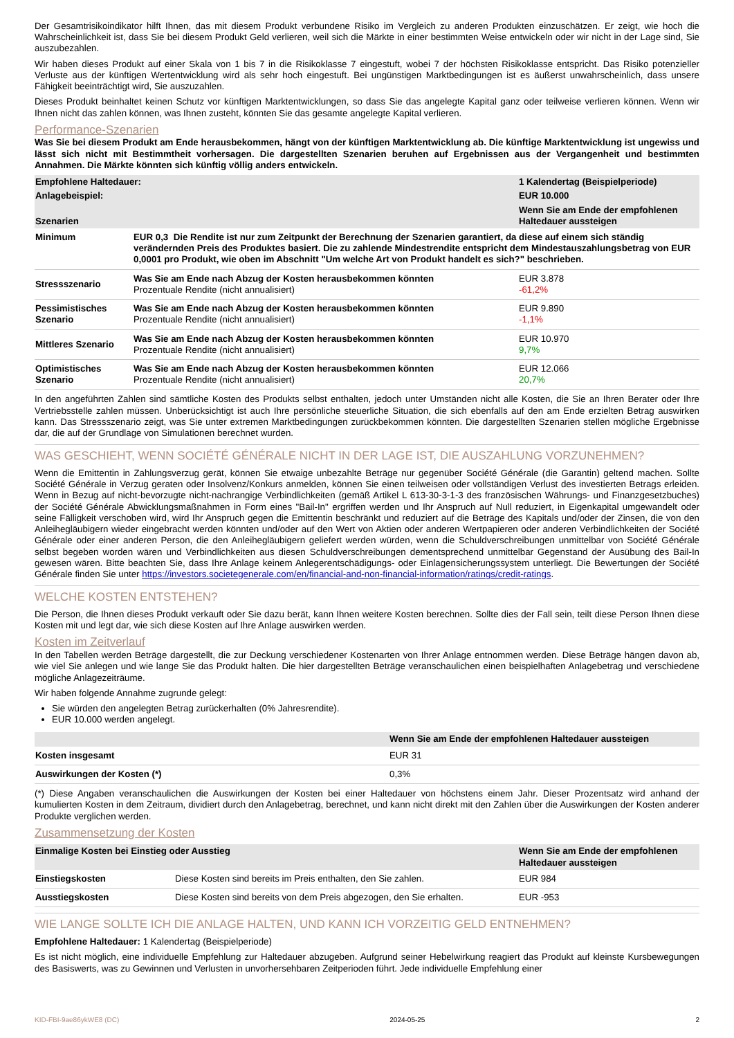Der Gesamtrisikoindikator hilft Ihnen, das mit diesem Produkt verbundene Risiko im Vergleich zu anderen Produkten einzuschätzen. Er zeigt, wie hoch die Wahrscheinlichkeit ist, dass Sie bei diesem Produkt Geld verlieren, weil sich die Märkte in einer bestimmten Weise entwickeln oder wir nicht in der Lage sind, Sie auszubezahlen.
Wir haben dieses Produkt auf einer Skala von 1 bis 7 in die Risikoklasse 7 eingestuft, wobei 7 der höchsten Risikoklasse entspricht. Das Risiko potenzieller Verluste aus der künftigen Wertentwicklung wird als sehr hoch eingestuft. Bei ungünstigen Marktbedingungen ist es äußerst unwahrscheinlich, dass unsere Fähigkeit beeinträchtigt wird, Sie auszuzahlen.
Dieses Produkt beinhaltet keinen Schutz vor künftigen Marktentwicklungen, so dass Sie das angelegte Kapital ganz oder teilweise verlieren können. Wenn wir Ihnen nicht das zahlen können, was Ihnen zusteht, könnten Sie das gesamte angelegte Kapital verlieren.
Performance-Szenarien
Was Sie bei diesem Produkt am Ende herausbekommen, hängt von der künftigen Marktentwicklung ab. Die künftige Marktentwicklung ist ungewiss und lässt sich nicht mit Bestimmtheit vorhersagen. Die dargestellten Szenarien beruhen auf Ergebnissen aus der Vergangenheit und bestimmten Annahmen. Die Märkte könnten sich künftig völlig anders entwickeln.
| Empfohlene Haltedauer: | | 1 Kalendertag (Beispielperiode) |
| Anlagebeispiel: | | EUR 10.000 |
| Szenarien | | Wenn Sie am Ende der empfohlenen Haltedauer aussteigen |
| Minimum | EUR 0,3 Die Rendite ist nur zum Zeitpunkt der Berechnung der Szenarien garantiert, da diese auf einem sich ständig verändernden Preis des Produktes basiert. Die zu zahlende Mindestrendite entspricht dem Mindestauszahlungsbetrag von EUR 0,0001 pro Produkt, wie oben im Abschnitt "Um welche Art von Produkt handelt es sich?" beschrieben. | |
| Stressszenario | Was Sie am Ende nach Abzug der Kosten herausbekommen könnten Prozentuale Rendite (nicht annualisiert) | EUR 3.878 -61,2% |
| Pessimistisches Szenario | Was Sie am Ende nach Abzug der Kosten herausbekommen könnten Prozentuale Rendite (nicht annualisiert) | EUR 9.890 -1,1% |
| Mittleres Szenario | Was Sie am Ende nach Abzug der Kosten herausbekommen könnten Prozentuale Rendite (nicht annualisiert) | EUR 10.970 9,7% |
| Optimistisches Szenario | Was Sie am Ende nach Abzug der Kosten herausbekommen könnten Prozentuale Rendite (nicht annualisiert) | EUR 12.066 20,7% |
In den angeführten Zahlen sind sämtliche Kosten des Produkts selbst enthalten, jedoch unter Umständen nicht alle Kosten, die Sie an Ihren Berater oder Ihre Vertriebsstelle zahlen müssen. Unberücksichtigt ist auch Ihre persönliche steuerliche Situation, die sich ebenfalls auf den am Ende erzielten Betrag auswirken kann. Das Stressszenario zeigt, was Sie unter extremen Marktbedingungen zurückbekommen könnten. Die dargestellten Szenarien stellen mögliche Ergebnisse dar, die auf der Grundlage von Simulationen berechnet wurden.
WAS GESCHIEHT, WENN SOCIÉTÉ GÉNÉRALE NICHT IN DER LAGE IST, DIE AUSZAHLUNG VORZUNEHMEN?
Wenn die Emittentin in Zahlungsverzug gerät, können Sie etwaige unbezahlte Beträge nur gegenüber Société Générale (die Garantin) geltend machen. Sollte Société Générale in Verzug geraten oder Insolvenz/Konkurs anmelden, können Sie einen teilweisen oder vollständigen Verlust des investierten Betrags erleiden. Wenn in Bezug auf nicht-bevorzugte nicht-nachrangige Verbindlichkeiten (gemäß Artikel L 613-30-3-1-3 des französischen Währungs- und Finanzgesetzbuches) der Société Générale Abwicklungsmaßnahmen in Form eines "Bail-In" ergriffen werden und Ihr Anspruch auf Null reduziert, in Eigenkapital umgewandelt oder seine Fälligkeit verschoben wird, wird Ihr Anspruch gegen die Emittentin beschränkt und reduziert auf die Beträge des Kapitals und/oder der Zinsen, die von den Anleihegläubigern wieder eingebracht werden könnten und/oder auf den Wert von Aktien oder anderen Wertpapieren oder anderen Verbindlichkeiten der Société Générale oder einer anderen Person, die den Anleihegläubigern geliefert werden würden, wenn die Schuldverschreibungen unmittelbar von Société Générale selbst begeben worden wären und Verbindlichkeiten aus diesen Schuldverschreibungen dementsprechend unmittelbar Gegenstand der Ausübung des Bail-In gewesen wären. Bitte beachten Sie, dass Ihre Anlage keinem Anlegerentschädigungs- oder Einlagensicherungssystem unterliegt. Die Bewertungen der Société Générale finden Sie unter https://investors.societegenerale.com/en/financial-and-non-financial-information/ratings/credit-ratings.
WELCHE KOSTEN ENTSTEHEN?
Die Person, die Ihnen dieses Produkt verkauft oder Sie dazu berät, kann Ihnen weitere Kosten berechnen. Sollte dies der Fall sein, teilt diese Person Ihnen diese Kosten mit und legt dar, wie sich diese Kosten auf Ihre Anlage auswirken werden.
Kosten im Zeitverlauf
In den Tabellen werden Beträge dargestellt, die zur Deckung verschiedener Kostenarten von Ihrer Anlage entnommen werden. Diese Beträge hängen davon ab, wie viel Sie anlegen und wie lange Sie das Produkt halten. Die hier dargestellten Beträge veranschaulichen einen beispielhaften Anlagebetrag und verschiedene mögliche Anlagezeiträume.
Wir haben folgende Annahme zugrunde gelegt:
Sie würden den angelegten Betrag zurückerhalten (0% Jahresrendite).
EUR 10.000 werden angelegt.
| | Wenn Sie am Ende der empfohlenen Haltedauer aussteigen |
| Kosten insgesamt | EUR 31 |
| Auswirkungen der Kosten (*) | 0,3% |
(*) Diese Angaben veranschaulichen die Auswirkungen der Kosten bei einer Haltedauer von höchstens einem Jahr. Dieser Prozentsatz wird anhand der kumulierten Kosten in dem Zeitraum, dividiert durch den Anlagebetrag, berechnet, und kann nicht direkt mit den Zahlen über die Auswirkungen der Kosten anderer Produkte verglichen werden.
Zusammensetzung der Kosten
| Einmalige Kosten bei Einstieg oder Ausstieg | | Wenn Sie am Ende der empfohlenen Haltedauer aussteigen |
| Einstiegskosten | Diese Kosten sind bereits im Preis enthalten, den Sie zahlen. | EUR 984 |
| Ausstiegskosten | Diese Kosten sind bereits von dem Preis abgezogen, den Sie erhalten. | EUR -953 |
WIE LANGE SOLLTE ICH DIE ANLAGE HALTEN, UND KANN ICH VORZEITIG GELD ENTNEHMEN?
Empfohlene Haltedauer: 1 Kalendertag (Beispielperiode)
Es ist nicht möglich, eine individuelle Empfehlung zur Haltedauer abzugeben. Aufgrund seiner Hebelwirkung reagiert das Produkt auf kleinste Kursbewegungen des Basiswerts, was zu Gewinnen und Verlusten in unvorhersehbaren Zeitperioden führt. Jede individuelle Empfehlung einer
KID-FBI-9ae86ykWE8 (DC) 2024-05-25 2